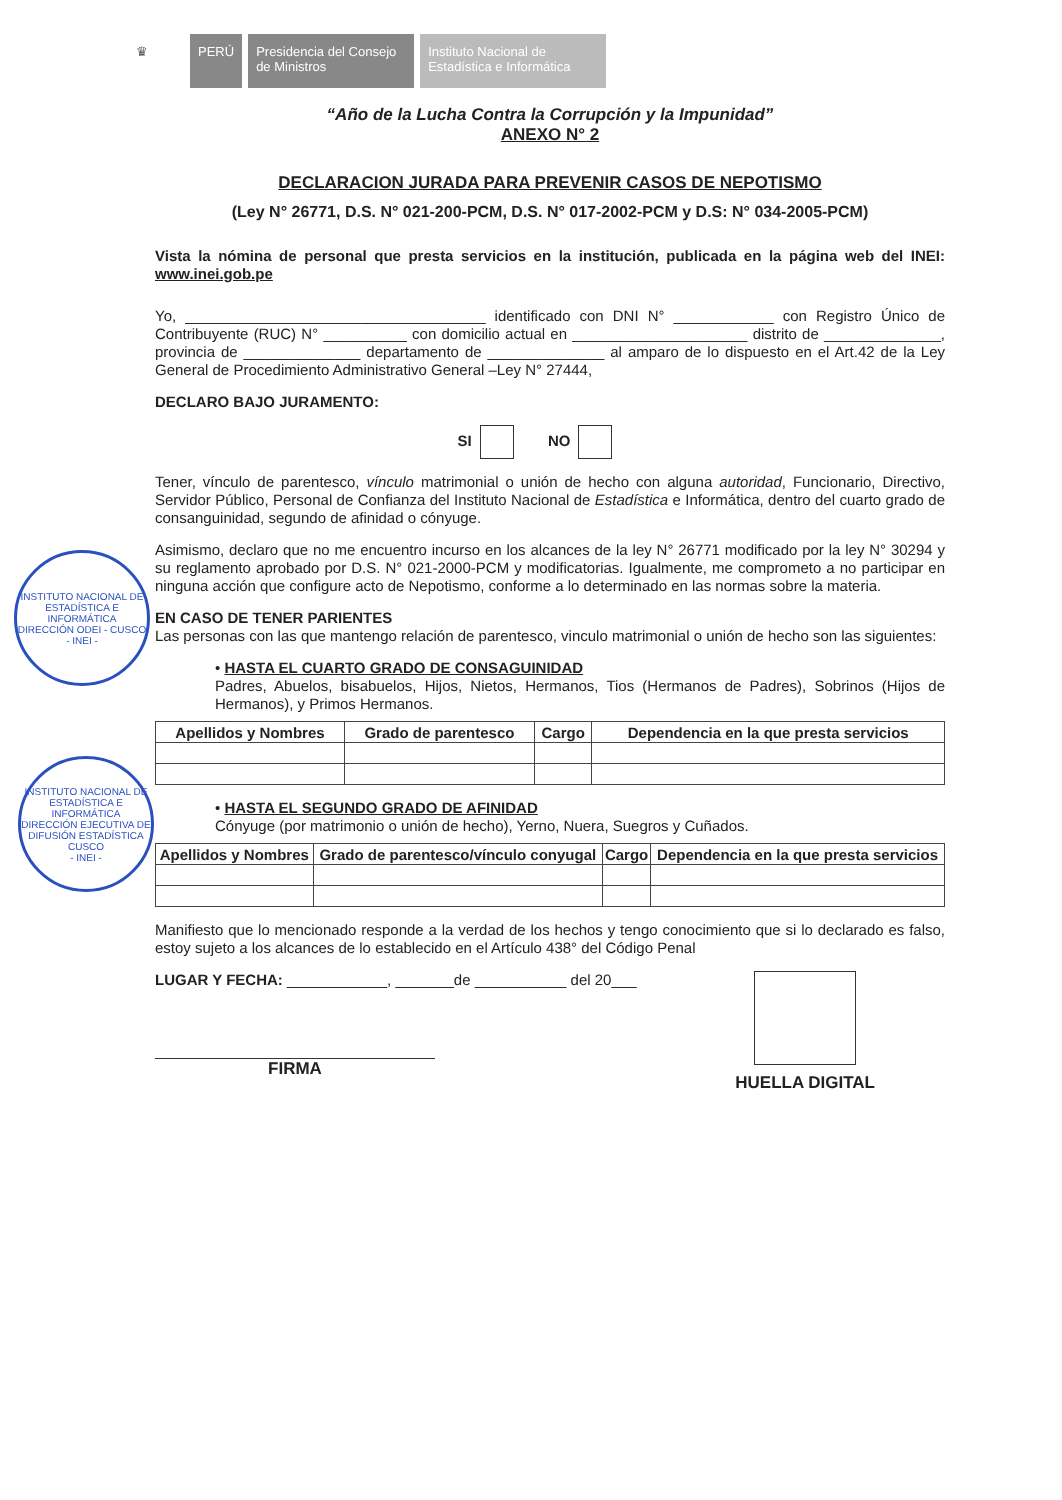♛ PERÚ Presidencia del Consejo de Ministros
Instituto Nacional de Estadística e Informática
INSTITUTO NACIONAL DE ESTADÍSTICA E INFORMÁTICA
DIRECCIÓN ODEI - CUSCO
- INEI -
INSTITUTO NACIONAL DE ESTADÍSTICA E INFORMÁTICA
DIRECCIÓN EJECUTIVA DE DIFUSIÓN ESTADÍSTICA CUSCO
- INEI -
“Año de la Lucha Contra la Corrupción y la Impunidad”
ANEXO N° 2
DECLARACION JURADA PARA PREVENIR CASOS DE NEPOTISMO
(Ley N° 26771, D.S. N° 021-200-PCM, D.S. N° 017-2002-PCM y D.S: N° 034-2005-PCM)
Vista la nómina de personal que presta servicios en la institución, publicada en la página web del INEI: www.inei.gob.pe
Yo, ____________________________________ identificado con DNI N° ____________ con Registro Único de Contribuyente (RUC) N° __________ con domicilio actual en _____________________ distrito de ______________, provincia de ______________ departamento de ______________ al amparo de lo dispuesto en el Art.42 de la Ley General de Procedimiento Administrativo General –Ley N° 27444,
DECLARO BAJO JURAMENTO:
SI NO
Tener, vínculo de parentesco, vínculo matrimonial o unión de hecho con alguna autoridad, Funcionario, Directivo, Servidor Público, Personal de Confianza del Instituto Nacional de Estadística e Informática, dentro del cuarto grado de consanguinidad, segundo de afinidad o cónyuge.
Asimismo, declaro que no me encuentro incurso en los alcances de la ley N° 26771 modificado por la ley N° 30294 y su reglamento aprobado por D.S. N° 021-2000-PCM y modificatorias. Igualmente, me comprometo a no participar en ninguna acción que configure acto de Nepotismo, conforme a lo determinado en las normas sobre la materia.
EN CASO DE TENER PARIENTES
Las personas con las que mantengo relación de parentesco, vinculo matrimonial o unión de hecho son las siguientes:
• HASTA EL CUARTO GRADO DE CONSAGUINIDAD
Padres, Abuelos, bisabuelos, Hijos, Nietos, Hermanos, Tios (Hermanos de Padres), Sobrinos (Hijos de Hermanos), y Primos Hermanos.
| Apellidos y Nombres | Grado de parentesco | Cargo | Dependencia en la que presta servicios |
| --- | --- | --- | --- |
• HASTA EL SEGUNDO GRADO DE AFINIDAD
Cónyuge (por matrimonio o unión de hecho), Yerno, Nuera, Suegros y Cuñados.
| Apellidos y Nombres | Grado de parentesco/vínculo conyugal | Cargo | Dependencia en la que presta servicios |
| --- | --- | --- | --- |
Manifiesto que lo mencionado responde a la verdad de los hechos y tengo conocimiento que si lo declarado es falso, estoy sujeto a los alcances de lo establecido en el Artículo 438° del Código Penal
LUGAR Y FECHA: ____________, _______de ___________ del 20___
FIRMA
HUELLA DIGITAL